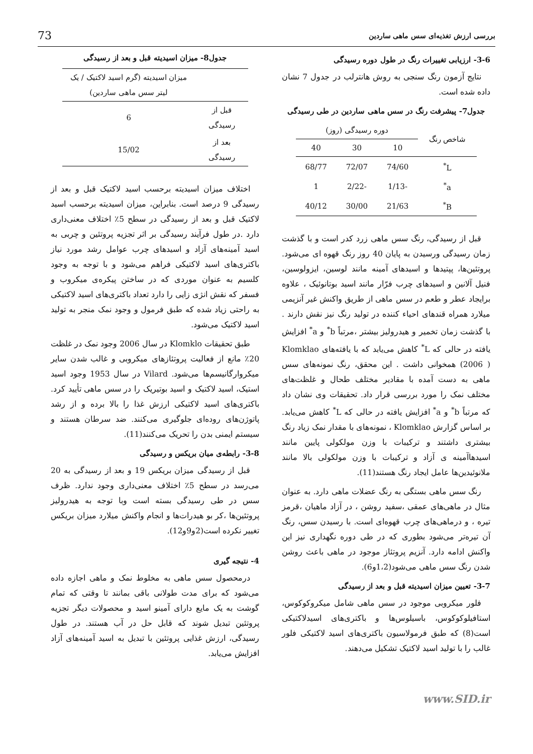بررسی ارزش تغذیه‌ای سس ماهی ساردین 73
3-6- ارزیابی تغییرات رنگ در طول دوره رسیدگی
نتایج آزمون رنگ سنجی به روش هانترلب در جدول 7 نشان داده شده است.
جدول7- پیشرفت رنگ در سس ماهی ساردین در طی رسیدگی
| شاخص رنگ | دوره رسیدگی (روز) | | |
| --- | --- | --- | --- |
| | 10 | 30 | 40 |
| L<sup>*</sup> | 74/60 | 72/07 | 68/77 |
| a<sup>*</sup> | -1/13 | -2/22 | 1 |
| B<sup>*</sup> | 21/63 | 30/00 | 40/12 |
قبل از رسیدگی، رنگ سس ماهی زرد کدر است و با گذشت زمان رسیدگی ورسیدن به پایان 40 روز رنگ قهوه ای می‌شود. پروتئین‌ها، پپتیدها و اسیدهای آمینه مانند لوسین، ایزولوسین، فنیل آلانین و اسیدهای چرب فرّار مانند اسید بوتانوئیک ، علاوه برایجاد عطر و طعم در سس ماهی از طریق واکنش غیر آنزیمی میلارد همراه قندهای احیاء کننده در تولید رنگ نیز نقش دارند . با گذشت زمان تخمیر و هیدرولیز بیشتر ،مرتباً b<sup>*</sup> و a<sup>*</sup> افزایش یافته در حالی که L<sup>*</sup> کاهش می‌یابد که با یافته‌های Klomklao (2006 ) همخوانی داشت . این محقق، رنگ نمونه‌های سس ماهی به دست آمده با مقادیر مختلف طحال و غلظت‌های مختلف نمک را مورد بررسی قرار داد. تحقیقات وی نشان داد که مرتباً b<sup>*</sup> و a<sup>*</sup> افزایش یافته در حالی که L<sup>*</sup> کاهش می‌یابد. بر اساس گزارش Klomklao ، نمونه‌های با مقدار نمک زیاد رنگ بیشتری داشتند و ترکیبات با وزن مولکولی پایین مانند اسیدهاآمینه ی آزاد و ترکیبات با وزن مولکولی بالا مانند ملانوئیدین‌ها عامل ایجاد رنگ هستند(11).
رنگ سس ماهی بستگی به رنگ عضلات ماهی دارد. به عنوان مثال در ماهی‌های عمقی ،سفید روشن ، در آزاد ماهیان ،قرمز تیره ، و درماهی‌های چرب قهوه‌ای است. با رسیدن سس، رنگ آن تیره‌تر می‌شود بطوری که در طی دوره نگهداری نیز این واکنش ادامه دارد. آنزیم پروتئاز موجود در ماهی باعث روشن شدن رنگ سس ماهی می‌شود(1،2و6).
3-7- تعیین میزان اسیدیته قبل و بعد از رسیدگی
فلور میکروبی موجود در سس ماهی شامل میکروکوکوس، استافیلوکوکوس، باسیلوس‌ها و باکتری‌های اسیدلاکتیکی است(8) که طبق فرمولاسیون باکتری‌های اسید لاکتیکی فلور غالب را با تولید اسید لاکتیک تشکیل می‌دهند.
جدول8- میزان اسیدیته قبل و بعد از رسیدگی
| | میزان اسیدیته (گرم اسید لاکتیک / یک لیتر سس ماهی ساردین) |
| --- | --- |
| قبل از رسیدگی | 6 |
| بعد از رسیدگی | 15/02 |
اختلاف میزان اسیدیته برحسب اسید لاکتیک قبل و بعد از رسیدگی 9 درصد است. بنابراین، میزان اسیدیته برحسب اسید لاکتیک قبل و بعد از رسیدگی در سطح 5٪ اختلاف معنی‌داری دارد .در طول فرآیند رسیدگی بر اثر تجزیه پروتئین و چربی به اسید آمینه‌های آزاد و اسیدهای چرب عوامل رشد مورد نیاز باکتری‌های اسید لاکتیکی فراهم می‌شود و با توجه به وجود کلسیم به عنوان موردی که در ساختن پیکره‌ی میکروب و فسفر که نقش انژی زایی را دارد تعداد باکتری‌های اسید لاکتیکی به راحتی زیاد شده که طبق فرمول و وجود نمک منجر به تولید اسید لاکتیک می‌شود.
طبق تحقیقات Klomklo در سال 2006 وجود نمک در غلظت 20٪ مانع از فعالیت پروتئازهای میکروبی و غالب شدن سایر میکروارگانیسم‌ها می‌شود. Vilard در سال 1953 وجود اسید استیک، اسید لاکتیک و اسید بوتیریک را در سس ماهی تأیید کرد. باکتری‌های اسید لاکتیکی ارزش غذا را بالا برده و از رشد پاتوژن‌های روده‌ای جلوگیری می‌کنند. ضد سرطان هستند و سیستم ایمنی بدن را تحریک می‌کنند(11).
3-8- رابطه‌ی میان بریکس و رسیدگی
قبل از رسیدگی میزان بریکس 19 و بعد از رسیدگی به 20 می‌رسد در سطح 5٪ اختلاف معنی‌داری وجود ندارد. ظرف سس در طی رسیدگی بسته است وبا توجه به هیدرولیز پروتئین‌ها ،کر بو هیدرات‌ها و انجام واکنش میلارد میزان بریکس تغییر نکرده است(2و9و12).
4- نتیجه گیری
درمحصول سس ماهی به مخلوط نمک و ماهی اجازه داده می‌شود که برای مدت طولانی باقی بمانند تا وقتی که تمام گوشت به یک مایع دارای آمینو اسید و محصولات دیگر تجزیه پروتئین تبدیل شوند که قابل حل در آب هستند. در طول رسیدگی، ارزش غذایی پروتئین با تبدیل به اسید آمینه‌های آزاد افزایش می‌یابد.
www.SID.ir